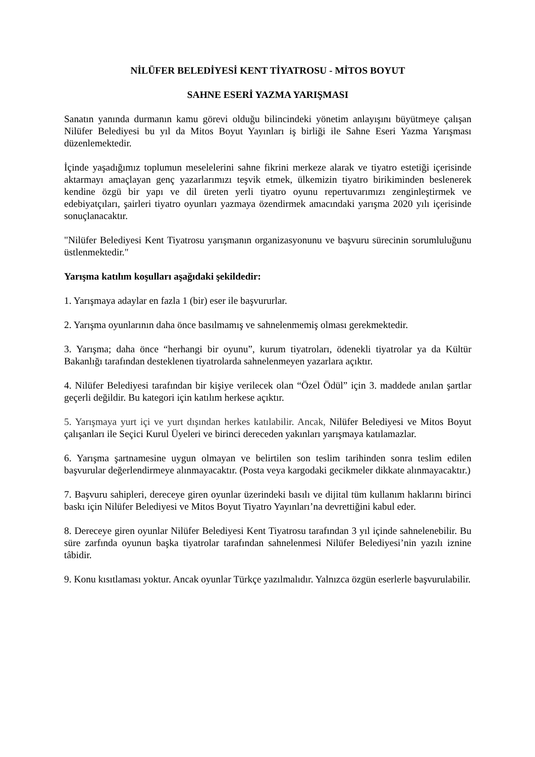NİLÜFER BELEDİYESİ KENT TİYATROSU - MİTOS BOYUT
SAHNE ESERİ YAZMA YARIŞMASI
Sanatın yanında durmanın kamu görevi olduğu bilincindeki yönetim anlayışını büyütmeye çalışan Nilüfer Belediyesi bu yıl da Mitos Boyut Yayınları iş birliği ile Sahne Eseri Yazma Yarışması düzenlemektedir.
İçinde yaşadığımız toplumun meselelerini sahne fikrini merkeze alarak ve tiyatro estetiği içerisinde aktarmayı amaçlayan genç yazarlarımızı teşvik etmek, ülkemizin tiyatro birikiminden beslenerek kendine özgü bir yapı ve dil üreten yerli tiyatro oyunu repertuvarımızı zenginleştirmek ve edebiyatçıları, şairleri tiyatro oyunları yazmaya özendirmek amacındaki yarışma 2020 yılı içerisinde sonuçlanacaktır.
"Nilüfer Belediyesi Kent Tiyatrosu yarışmanın organizasyonunu ve başvuru sürecinin sorumluluğunu üstlenmektedir."
Yarışma katılım koşulları aşağıdaki şekildedir:
1. Yarışmaya adaylar en fazla 1 (bir) eser ile başvururlar.
2. Yarışma oyunlarının daha önce basılmamış ve sahnelenmemiş olması gerekmektedir.
3. Yarışma; daha önce “herhangi bir oyunu”, kurum tiyatroları, ödenekli tiyatrolar ya da Kültür Bakanlığı tarafından desteklenen tiyatrolarda sahnelenmeyen yazarlara açıktır.
4. Nilüfer Belediyesi tarafından bir kişiye verilecek olan “Özel Ödül” için 3. maddede anılan şartlar geçerli değildir. Bu kategori için katılım herkese açıktır.
5. Yarışmaya yurt içi ve yurt dışından herkes katılabilir. Ancak, Nilüfer Belediyesi ve Mitos Boyut çalışanları ile Seçici Kurul Üyeleri ve birinci dereceden yakınları yarışmaya katılamazlar.
6. Yarışma şartnamesine uygun olmayan ve belirtilen son teslim tarihinden sonra teslim edilen başvurular değerlendirmeye alınmayacaktır. (Posta veya kargodaki gecikmeler dikkate alınmayacaktır.)
7. Başvuru sahipleri, dereceye giren oyunlar üzerindeki basılı ve dijital tüm kullanım haklarını birinci baskı için Nilüfer Belediyesi ve Mitos Boyut Tiyatro Yayınları’na devrettiğini kabul eder.
8. Dereceye giren oyunlar Nilüfer Belediyesi Kent Tiyatrosu tarafından 3 yıl içinde sahnelenebilir. Bu süre zarfında oyunun başka tiyatrolar tarafından sahnelenmesi Nilüfer Belediyesi’nin yazılı iznine tâbidir.
9. Konu kısıtlaması yoktur. Ancak oyunlar Türkçe yazılmalıdır. Yalnızca özgün eserlerle başvurulabilir.